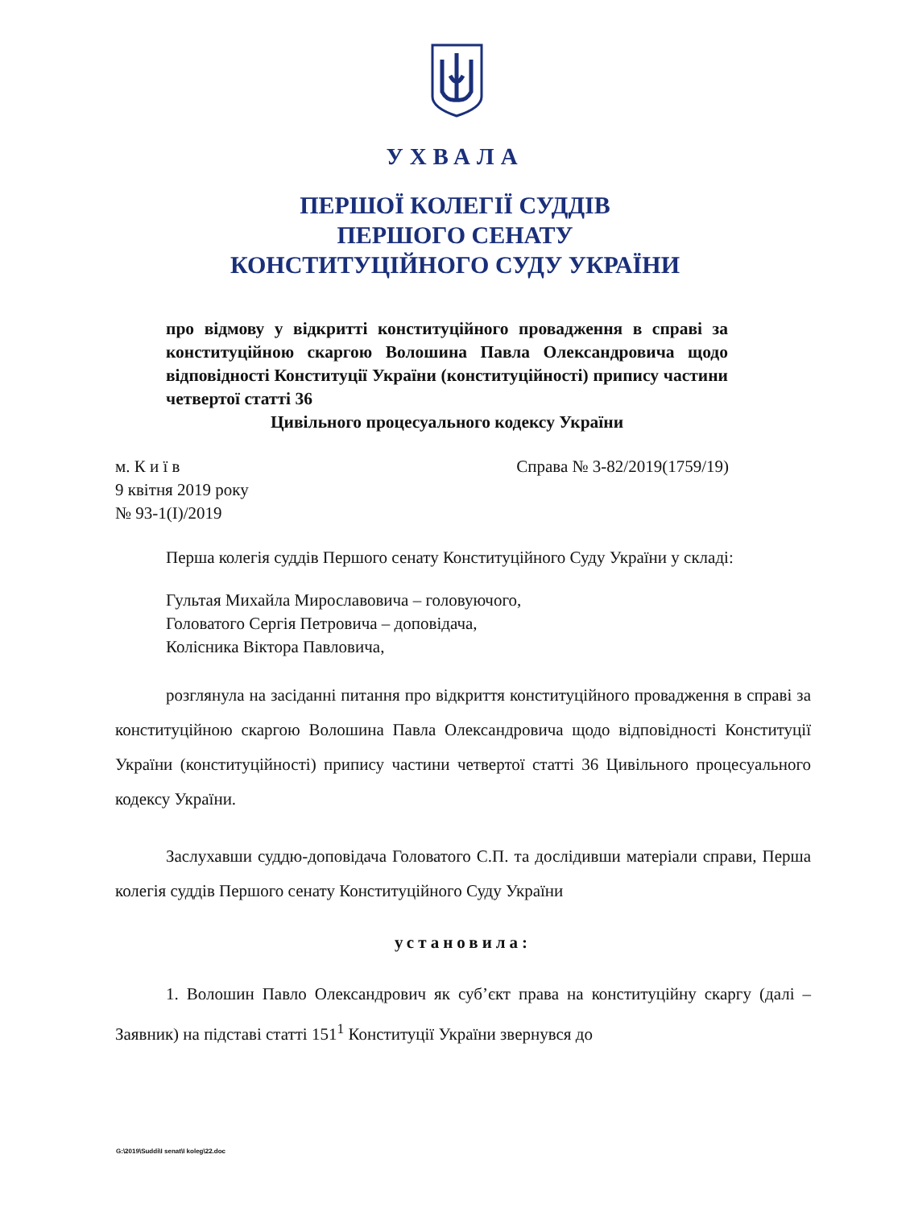УХВАЛА
ПЕРШОЇ КОЛЕГІЇ СУДДІВ
ПЕРШОГО СЕНАТУ
КОНСТИТУЦІЙНОГО СУДУ УКРАЇНИ
про відмову у відкритті конституційного провадження в справі за конституційною скаргою Волошина Павла Олександровича щодо відповідності Конституції України (конституційності) припису частини четвертої статті 36
Цивільного процесуального кодексу України
Справа № 3-82/2019(1759/19) м. К и ї в
9 квітня 2019 року
№ 93-1(І)/2019
Перша колегія суддів Першого сенату Конституційного Суду України у складі:
Гультая Михайла Мирославовича – головуючого,
Головатого Сергія Петровича – доповідача,
Колісника Віктора Павловича,
розглянула на засіданні питання про відкриття конституційного провадження в справі за конституційною скаргою Волошина Павла Олександровича щодо відповідності Конституції України (конституційності) припису частини четвертої статті 36 Цивільного процесуального кодексу України.
Заслухавши суддю-доповідача Головатого С.П. та дослідивши матеріали справи, Перша колегія суддів Першого сенату Конституційного Суду України
установила:
1. Волошин Павло Олександрович як суб’єкт права на конституційну скаргу (далі – Заявник) на підставі статті 151<sup>1</sup> Конституції України звернувся до
G:\2019\Suddi\I senat\I koleg\22.doc